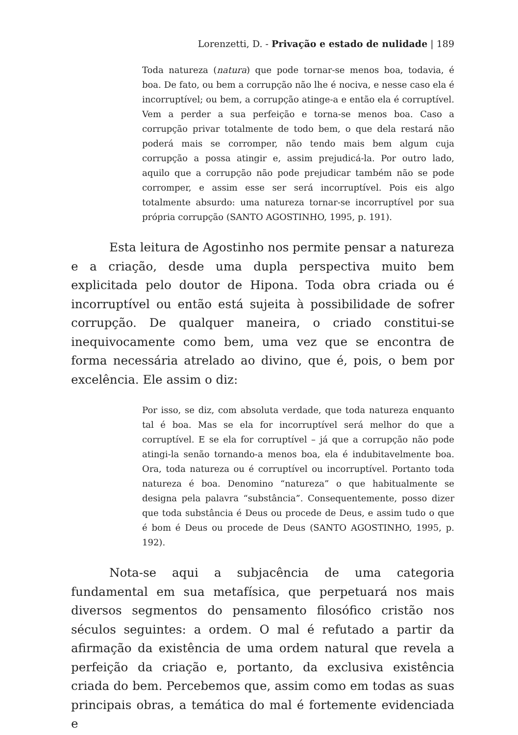Lorenzetti, D. - Privação e estado de nulidade | 189
Toda natureza (natura) que pode tornar-se menos boa, todavia, é boa. De fato, ou bem a corrupção não lhe é nociva, e nesse caso ela é incorruptível; ou bem, a corrupção atinge-a e então ela é corruptível. Vem a perder a sua perfeição e torna-se menos boa. Caso a corrupção privar totalmente de todo bem, o que dela restará não poderá mais se corromper, não tendo mais bem algum cuja corrupção a possa atingir e, assim prejudicá-la. Por outro lado, aquilo que a corrupção não pode prejudicar também não se pode corromper, e assim esse ser será incorruptível. Pois eis algo totalmente absurdo: uma natureza tornar-se incorruptível por sua própria corrupção (SANTO AGOSTINHO, 1995, p. 191).
Esta leitura de Agostinho nos permite pensar a natureza e a criação, desde uma dupla perspectiva muito bem explicitada pelo doutor de Hipona. Toda obra criada ou é incorruptível ou então está sujeita à possibilidade de sofrer corrupção. De qualquer maneira, o criado constitui-se inequivocamente como bem, uma vez que se encontra de forma necessária atrelado ao divino, que é, pois, o bem por excelência. Ele assim o diz:
Por isso, se diz, com absoluta verdade, que toda natureza enquanto tal é boa. Mas se ela for incorruptível será melhor do que a corruptível. E se ela for corruptível – já que a corrupção não pode atingi-la senão tornando-a menos boa, ela é indubitavelmente boa. Ora, toda natureza ou é corruptível ou incorruptível. Portanto toda natureza é boa. Denomino “natureza” o que habitualmente se designa pela palavra “substância”. Consequentemente, posso dizer que toda substância é Deus ou procede de Deus, e assim tudo o que é bom é Deus ou procede de Deus (SANTO AGOSTINHO, 1995, p. 192).
Nota-se aqui a subjacência de uma categoria fundamental em sua metafísica, que perpetuará nos mais diversos segmentos do pensamento filosófico cristão nos séculos seguintes: a ordem. O mal é refutado a partir da afirmação da existência de uma ordem natural que revela a perfeição da criação e, portanto, da exclusiva existência criada do bem. Percebemos que, assim como em todas as suas principais obras, a temática do mal é fortemente evidenciada e